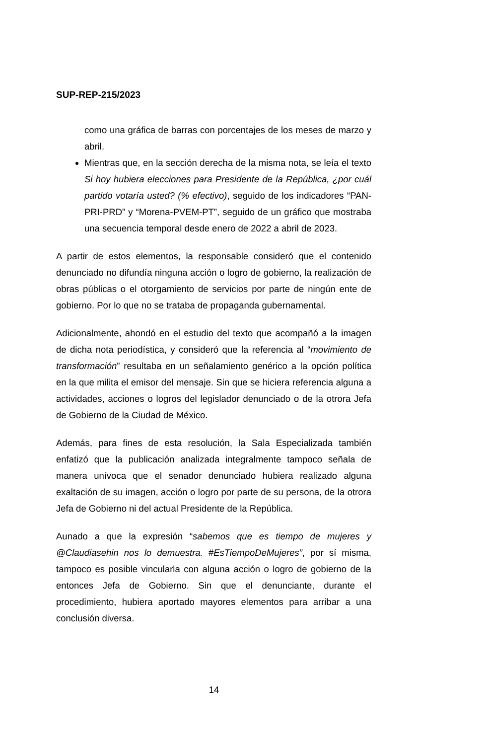SUP-REP-215/2023
como una gráfica de barras con porcentajes de los meses de marzo y abril.
Mientras que, en la sección derecha de la misma nota, se leía el texto Si hoy hubiera elecciones para Presidente de la República, ¿por cuál partido votaría usted? (% efectivo), seguido de los indicadores “PAN-PRI-PRD” y “Morena-PVEM-PT”, seguido de un gráfico que mostraba una secuencia temporal desde enero de 2022 a abril de 2023.
A partir de estos elementos, la responsable consideró que el contenido denunciado no difundía ninguna acción o logro de gobierno, la realización de obras públicas o el otorgamiento de servicios por parte de ningún ente de gobierno. Por lo que no se trataba de propaganda gubernamental.
Adicionalmente, ahondó en el estudio del texto que acompañó a la imagen de dicha nota periodística, y consideró que la referencia al “movimiento de transformación” resultaba en un señalamiento genérico a la opción política en la que milita el emisor del mensaje. Sin que se hiciera referencia alguna a actividades, acciones o logros del legislador denunciado o de la otrora Jefa de Gobierno de la Ciudad de México.
Además, para fines de esta resolución, la Sala Especializada también enfatizó que la publicación analizada integralmente tampoco señala de manera unívoca que el senador denunciado hubiera realizado alguna exaltación de su imagen, acción o logro por parte de su persona, de la otrora Jefa de Gobierno ni del actual Presidente de la República.
Aunado a que la expresión “sabemos que es tiempo de mujeres y @Claudiasehin nos lo demuestra. #EsTiempoDeMujeres”, por sí misma, tampoco es posible vincularla con alguna acción o logro de gobierno de la entonces Jefa de Gobierno. Sin que el denunciante, durante el procedimiento, hubiera aportado mayores elementos para arribar a una conclusión diversa.
14